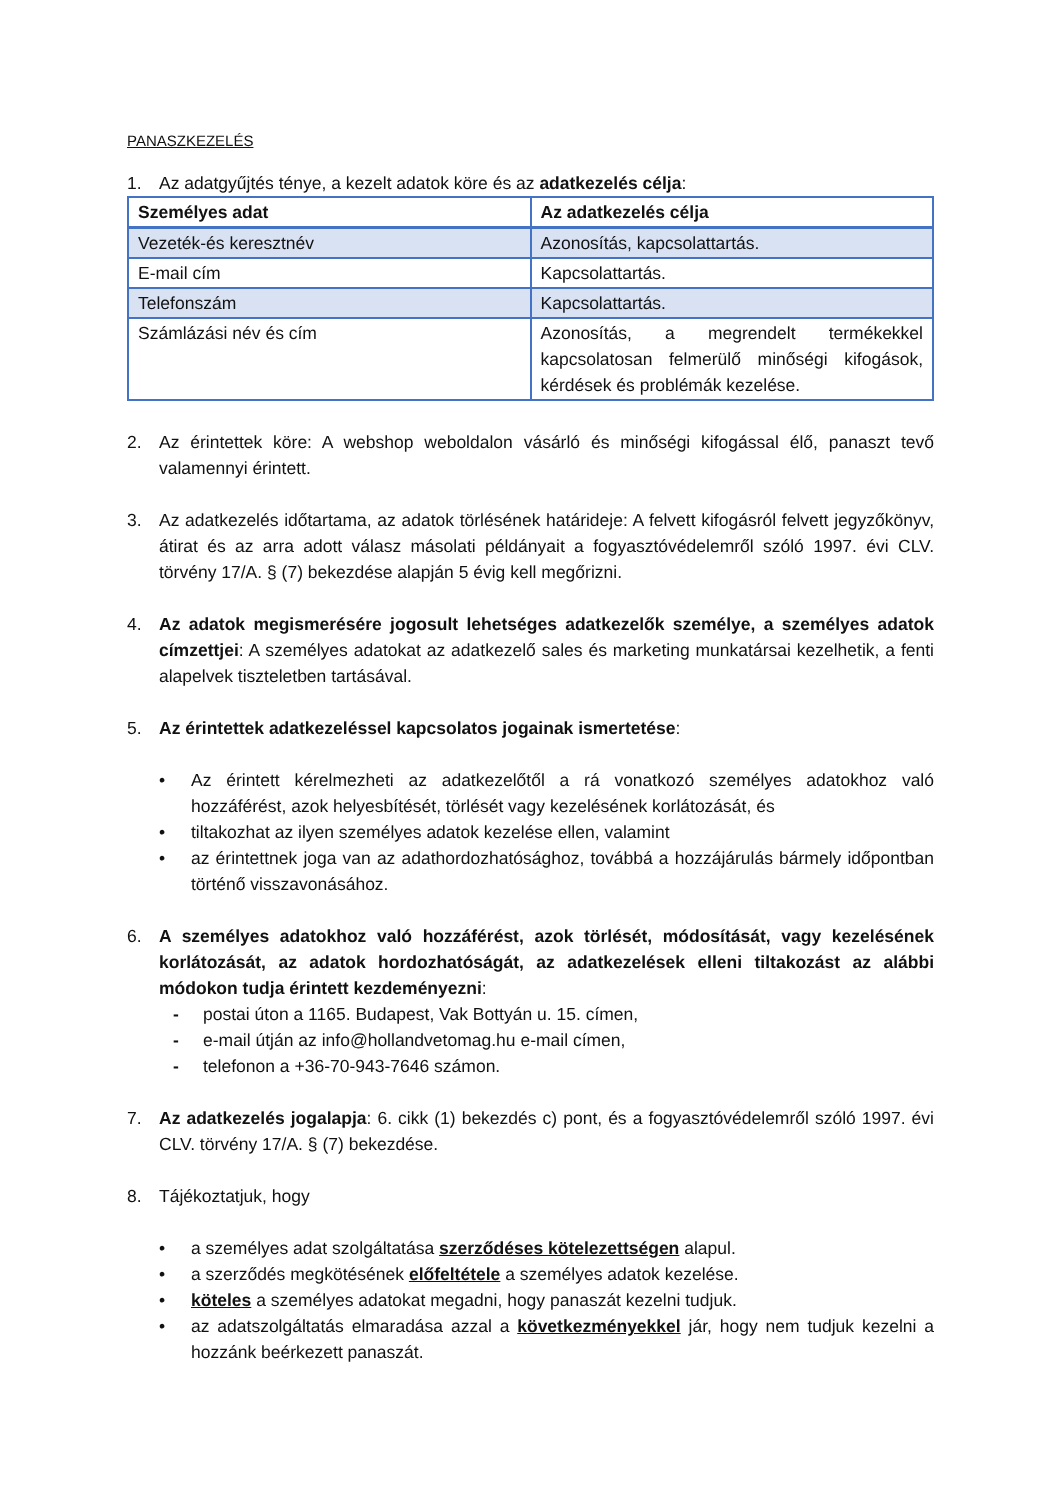PANASZKEZELÉS
1. Az adatgyűjtés ténye, a kezelt adatok köre és az adatkezelés célja:
| Személyes adat | Az adatkezelés célja |
| --- | --- |
| Vezeték-és keresztnév | Azonosítás, kapcsolattartás. |
| E-mail cím | Kapcsolattartás. |
| Telefonszám | Kapcsolattartás. |
| Számlázási név és cím | Azonosítás, a megrendelt termékekkel kapcsolatosan felmerülő minőségi kifogások, kérdések és problémák kezelése. |
2. Az érintettek köre: A webshop weboldalon vásárló és minőségi kifogással élő, panaszt tevő valamennyi érintett.
3. Az adatkezelés időtartama, az adatok törlésének határideje: A felvett kifogásról felvett jegyzőkönyv, átirat és az arra adott válasz másolati példányait a fogyasztóvédelemről szóló 1997. évi CLV. törvény 17/A. § (7) bekezdése alapján 5 évig kell megőrizni.
4. Az adatok megismerésére jogosult lehetséges adatkezelők személye, a személyes adatok címzettjei: A személyes adatokat az adatkezelő sales és marketing munkatársai kezelhetik, a fenti alapelvek tiszteletben tartásával.
5. Az érintettek adatkezeléssel kapcsolatos jogainak ismertetése:
• Az érintett kérelmezheti az adatkezelőtől a rá vonatkozó személyes adatokhoz való hozzáférést, azok helyesbítését, törlését vagy kezelésének korlátozását, és
• tiltakozhat az ilyen személyes adatok kezelése ellen, valamint
• az érintettnek joga van az adathordozhatósághoz, továbbá a hozzájárulás bármely időpontban történő visszavonásához.
6. A személyes adatokhoz való hozzáférést, azok törlését, módosítását, vagy kezelésének korlátozását, az adatok hordozhatóságát, az adatkezelések elleni tiltakozást az alábbi módokon tudja érintett kezdeményezni:
- postai úton a 1165. Budapest, Vak Bottyán u. 15. címen,
- e-mail útján az info@hollandvetomag.hu e-mail címen,
- telefonon a +36-70-943-7646 számon.
7. Az adatkezelés jogalapja: 6. cikk (1) bekezdés c) pont, és a fogyasztóvédelemről szóló 1997. évi CLV. törvény 17/A. § (7) bekezdése.
8. Tájékoztatjuk, hogy
• a személyes adat szolgáltatása szerződéses kötelezettségen alapul.
• a szerződés megkötésének előfeltétele a személyes adatok kezelése.
• köteles a személyes adatokat megadni, hogy panaszát kezelni tudjuk.
• az adatszolgáltatás elmaradása azzal a következményekkel jár, hogy nem tudjuk kezelni a hozzánk beérkezett panaszát.